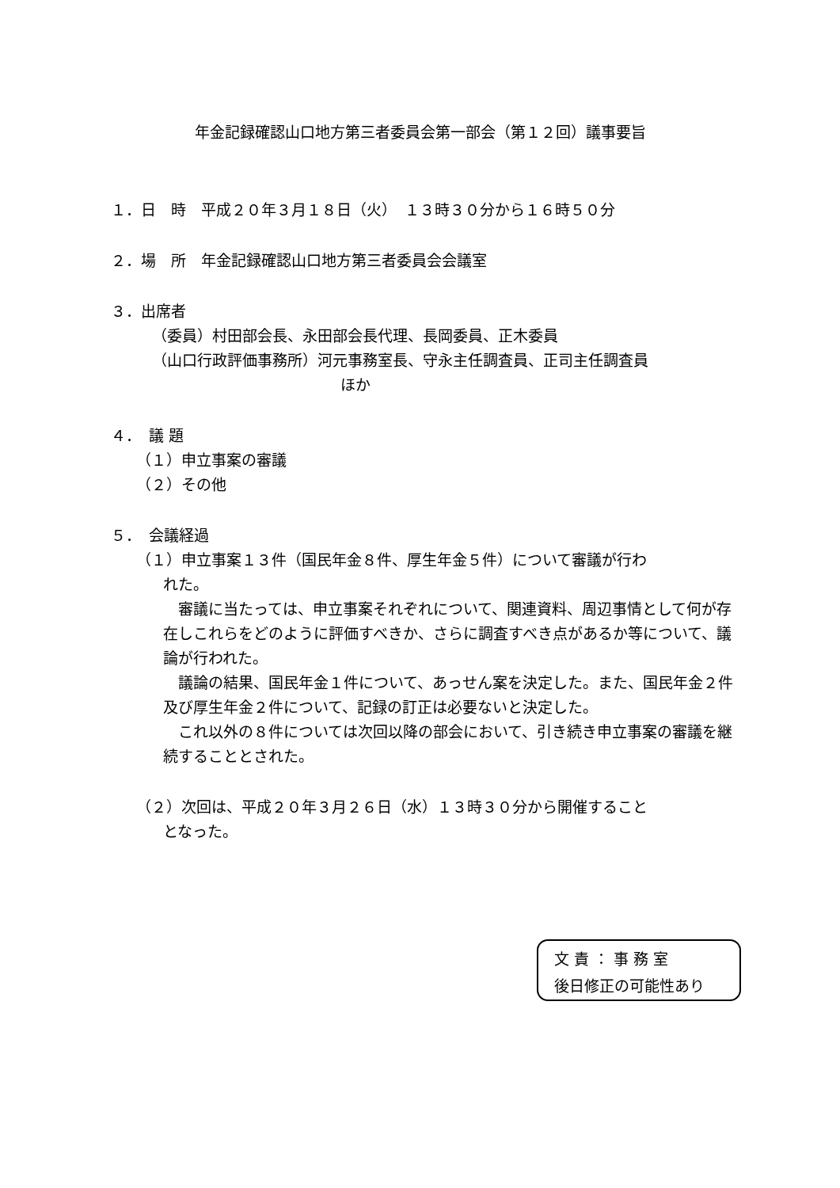年金記録確認山口地方第三者委員会第一部会（第１２回）議事要旨
１．日　時　平成２０年３月１８日（火）　１３時３０分から１６時５０分
２．場　所　年金記録確認山口地方第三者委員会会議室
３．出席者
（委員）村田部会長、永田部会長代理、長岡委員、正木委員
（山口行政評価事務所）河元事務室長、守永主任調査員、正司主任調査員
ほか
４．　議 題
（１）申立事案の審議
（２）その他
５．　会議経過
（１）申立事案１３件（国民年金８件、厚生年金５件）について審議が行わ
れた。
　審議に当たっては、申立事案それぞれについて、関連資料、周辺事情として何が存在しこれらをどのように評価すべきか、さらに調査すべき点があるか等について、議論が行われた。
　議論の結果、国民年金１件について、あっせん案を決定した。また、国民年金２件及び厚生年金２件について、記録の訂正は必要ないと決定した。
　これ以外の８件については次回以降の部会において、引き続き申立事案の審議を継続することとされた。
（２）次回は、平成２０年３月２６日（水）１３時３０分から開催すること
となった。
文 責 ： 事 務 室
後日修正の可能性あり